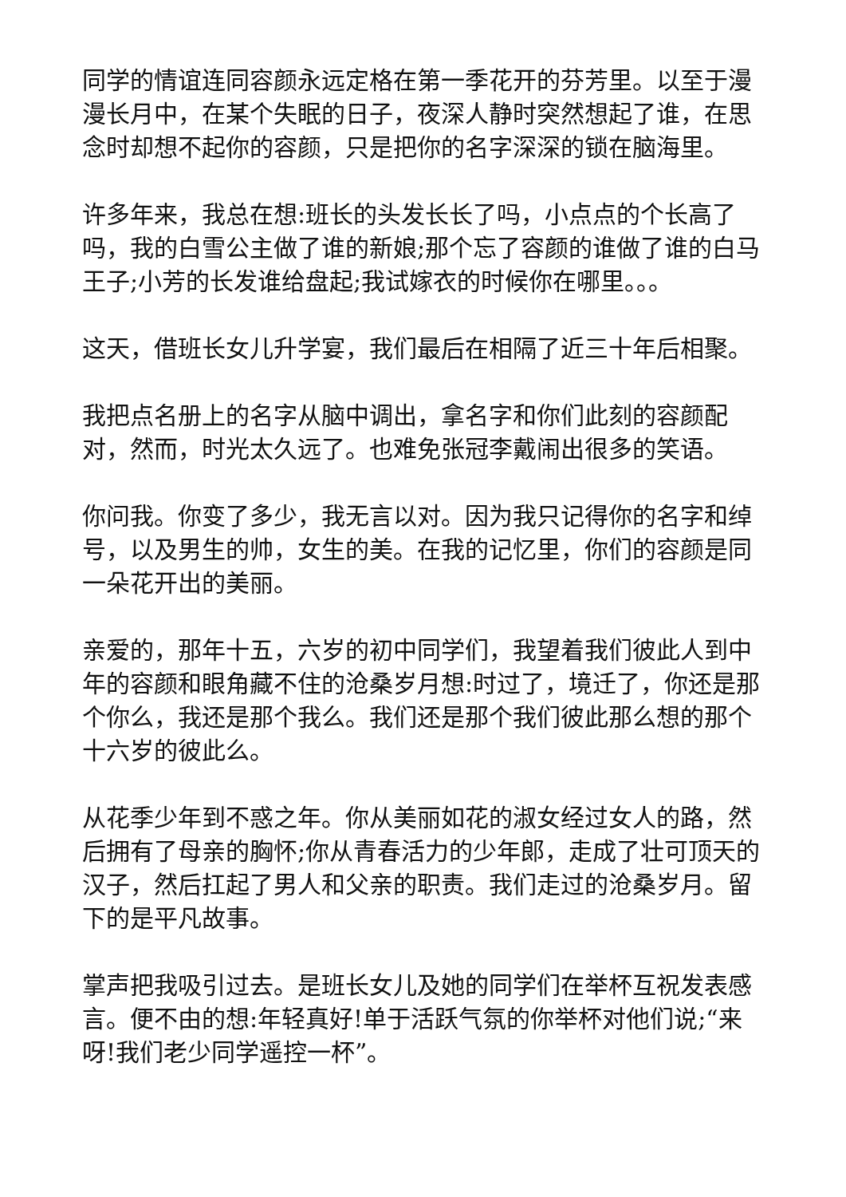同学的情谊连同容颜永远定格在第一季花开的芬芳里。以至于漫漫长月中，在某个失眠的日子，夜深人静时突然想起了谁，在思念时却想不起你的容颜，只是把你的名字深深的锁在脑海里。
许多年来，我总在想:班长的头发长长了吗，小点点的个长高了吗，我的白雪公主做了谁的新娘;那个忘了容颜的谁做了谁的白马王子;小芳的长发谁给盘起;我试嫁衣的时候你在哪里。。。
这天，借班长女儿升学宴，我们最后在相隔了近三十年后相聚。
我把点名册上的名字从脑中调出，拿名字和你们此刻的容颜配对，然而，时光太久远了。也难免张冠李戴闹出很多的笑语。
你问我。你变了多少，我无言以对。因为我只记得你的名字和绰号，以及男生的帅，女生的美。在我的记忆里，你们的容颜是同一朵花开出的美丽。
亲爱的，那年十五，六岁的初中同学们，我望着我们彼此人到中年的容颜和眼角藏不住的沧桑岁月想:时过了，境迁了，你还是那个你么，我还是那个我么。我们还是那个我们彼此那么想的那个十六岁的彼此么。
从花季少年到不惑之年。你从美丽如花的淑女经过女人的路，然后拥有了母亲的胸怀;你从青春活力的少年郎，走成了壮可顶天的汉子，然后扛起了男人和父亲的职责。我们走过的沧桑岁月。留下的是平凡故事。
掌声把我吸引过去。是班长女儿及她的同学们在举杯互祝发表感言。便不由的想:年轻真好!单于活跃气氛的你举杯对他们说;“来呀!我们老少同学遥控一杯”。